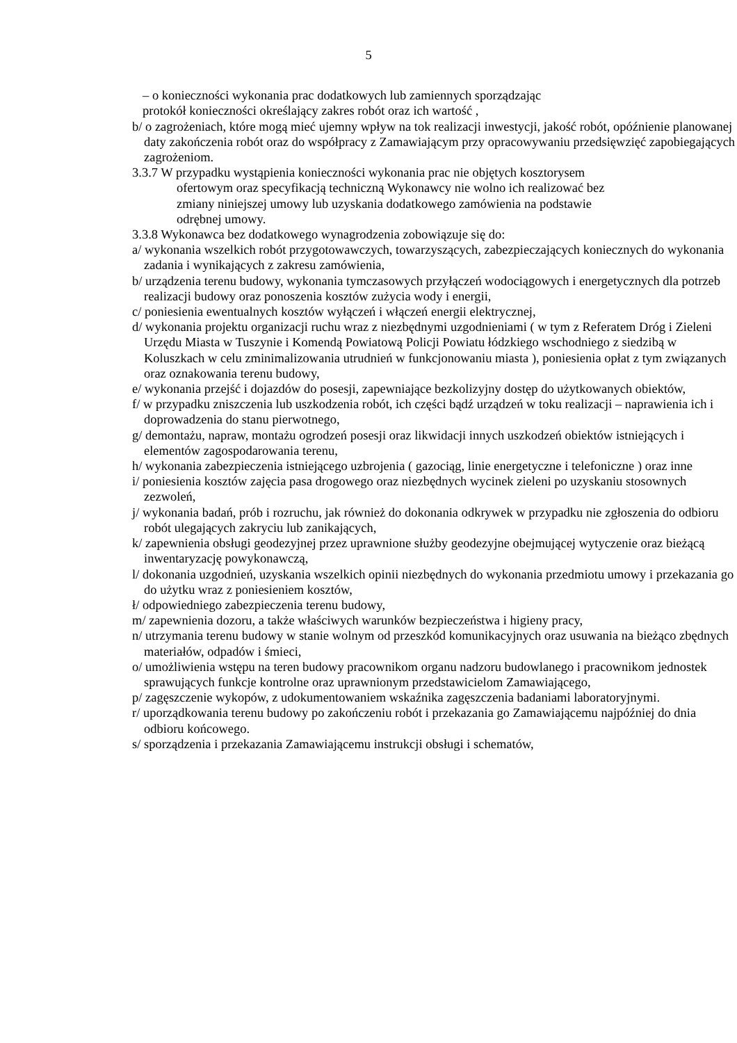5
– o konieczności wykonania prac dodatkowych lub zamiennych sporządzając
protokół konieczności określający zakres robót oraz ich wartość ,
b/ o zagrożeniach, które mogą mieć ujemny wpływ na tok realizacji inwestycji, jakość robót, opóźnienie planowanej daty zakończenia robót oraz do współpracy z Zamawiającym przy opracowywaniu przedsięwzięć zapobiegających zagrożeniom.
3.3.7 W przypadku wystąpienia konieczności wykonania prac nie objętych kosztorysem
ofertowym oraz specyfikacją techniczną Wykonawcy nie wolno ich realizować bez
zmiany niniejszej umowy lub uzyskania dodatkowego zamówienia na podstawie
odrębnej umowy.
3.3.8 Wykonawca bez dodatkowego wynagrodzenia zobowiązuje się do:
a/ wykonania wszelkich robót przygotowawczych, towarzyszących, zabezpieczających koniecznych do wykonania zadania i wynikających z zakresu zamówienia,
b/ urządzenia terenu budowy, wykonania tymczasowych przyłączeń wodociągowych i energetycznych dla potrzeb realizacji budowy oraz ponoszenia kosztów zużycia wody i energii,
c/ poniesienia ewentualnych kosztów wyłączeń i włączeń energii elektrycznej,
d/ wykonania projektu organizacji ruchu wraz z niezbędnymi uzgodnieniami ( w tym z Referatem Dróg i Zieleni Urzędu Miasta w Tuszynie i Komendą Powiatową Policji Powiatu łódzkiego wschodniego z siedzibą w Koluszkach w celu zminimalizowania utrudnień w funkcjonowaniu miasta ), poniesienia opłat z tym związanych oraz oznakowania terenu budowy,
e/ wykonania przejść i dojazdów do posesji, zapewniające bezkolizyjny dostęp do użytkowanych obiektów,
f/ w przypadku zniszczenia lub uszkodzenia robót, ich części bądź urządzeń w toku realizacji – naprawienia ich i doprowadzenia do stanu pierwotnego,
g/ demontażu, napraw, montażu ogrodzeń posesji oraz likwidacji innych uszkodzeń obiektów istniejących i elementów zagospodarowania terenu,
h/ wykonania zabezpieczenia istniejącego uzbrojenia ( gazociąg, linie energetyczne i telefoniczne ) oraz inne
i/ poniesienia kosztów zajęcia pasa drogowego oraz niezbędnych wycinek zieleni po uzyskaniu stosownych zezwoleń,
j/ wykonania badań, prób i rozruchu, jak również do dokonania odkrywek w przypadku nie zgłoszenia do odbioru robót ulegających zakryciu lub zanikających,
k/ zapewnienia obsługi geodezyjnej przez uprawnione służby geodezyjne obejmującej wytyczenie oraz bieżącą inwentaryzację powykonawczą,
l/ dokonania uzgodnień, uzyskania wszelkich opinii niezbędnych do wykonania przedmiotu umowy i przekazania go do użytku wraz z poniesieniem kosztów,
ł/ odpowiedniego zabezpieczenia terenu budowy,
m/ zapewnienia dozoru, a także właściwych warunków bezpieczeństwa i higieny pracy,
n/ utrzymania terenu budowy w stanie wolnym od przeszkód komunikacyjnych oraz usuwania na bieżąco zbędnych materiałów, odpadów i śmieci,
o/ umożliwienia wstępu na teren budowy pracownikom organu nadzoru budowlanego i pracownikom jednostek sprawujących funkcje kontrolne oraz uprawnionym przedstawicielom Zamawiającego,
p/ zagęszczenie wykopów, z udokumentowaniem wskaźnika zagęszczenia badaniami laboratoryjnymi.
r/ uporządkowania terenu budowy po zakończeniu robót i przekazania go Zamawiającemu najpóźniej do dnia odbioru końcowego.
s/ sporządzenia i przekazania Zamawiającemu instrukcji obsługi i schematów,